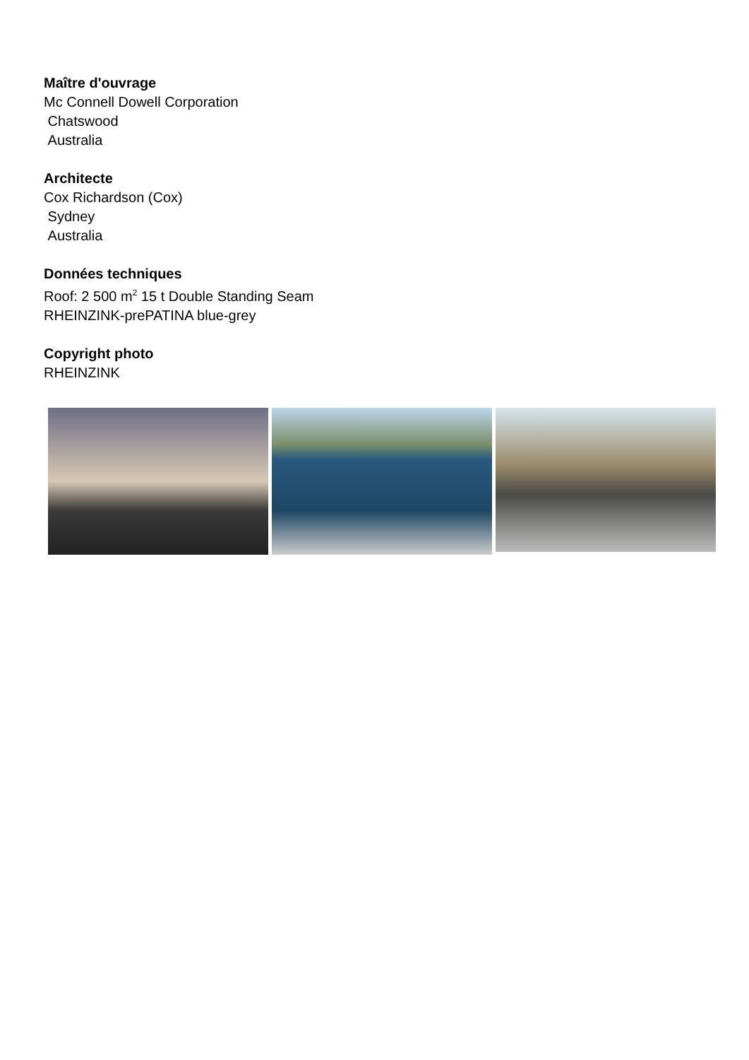Maître d'ouvrage
Mc Connell Dowell Corporation
Chatswood
Australia
Architecte
Cox Richardson (Cox)
Sydney
Australia
Données techniques
Roof: 2 500 m<sup>2</sup> 15 t Double Standing Seam
RHEINZINK-prePATINA blue-grey
Copyright photo
RHEINZINK